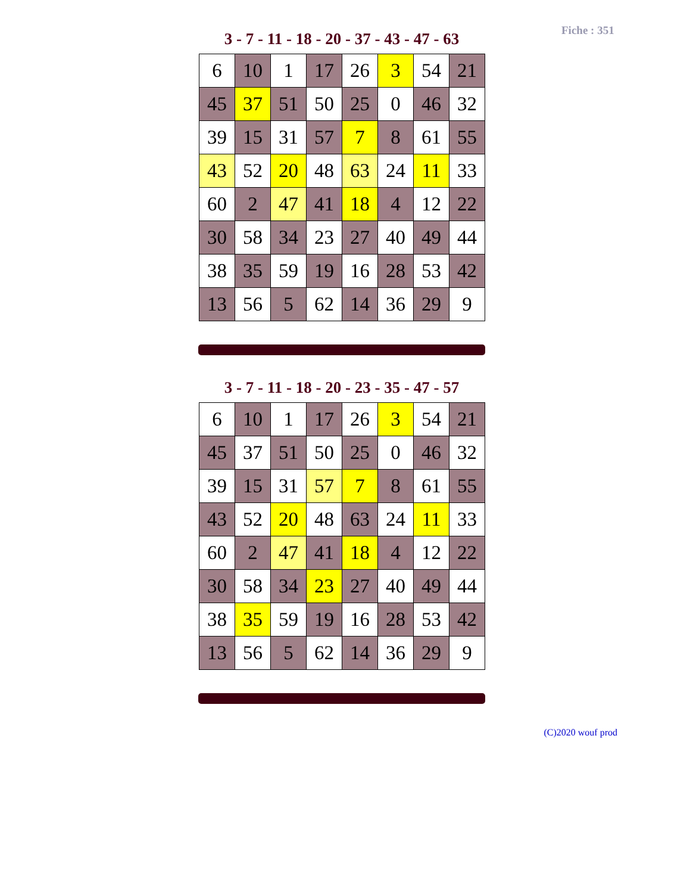Fiche : 351
3 - 7 - 11 - 18 - 20 - 37 - 43 - 47 - 63
| 6 | 10 | 1 | 17 | 26 | 3 | 54 | 21 |
| 45 | 37 | 51 | 50 | 25 | 0 | 46 | 32 |
| 39 | 15 | 31 | 57 | 7 | 8 | 61 | 55 |
| 43 | 52 | 20 | 48 | 63 | 24 | 11 | 33 |
| 60 | 2 | 47 | 41 | 18 | 4 | 12 | 22 |
| 30 | 58 | 34 | 23 | 27 | 40 | 49 | 44 |
| 38 | 35 | 59 | 19 | 16 | 28 | 53 | 42 |
| 13 | 56 | 5 | 62 | 14 | 36 | 29 | 9 |
3 - 7 - 11 - 18 - 20 - 23 - 35 - 47 - 57
| 6 | 10 | 1 | 17 | 26 | 3 | 54 | 21 |
| 45 | 37 | 51 | 50 | 25 | 0 | 46 | 32 |
| 39 | 15 | 31 | 57 | 7 | 8 | 61 | 55 |
| 43 | 52 | 20 | 48 | 63 | 24 | 11 | 33 |
| 60 | 2 | 47 | 41 | 18 | 4 | 12 | 22 |
| 30 | 58 | 34 | 23 | 27 | 40 | 49 | 44 |
| 38 | 35 | 59 | 19 | 16 | 28 | 53 | 42 |
| 13 | 56 | 5 | 62 | 14 | 36 | 29 | 9 |
(C)2020 wouf prod